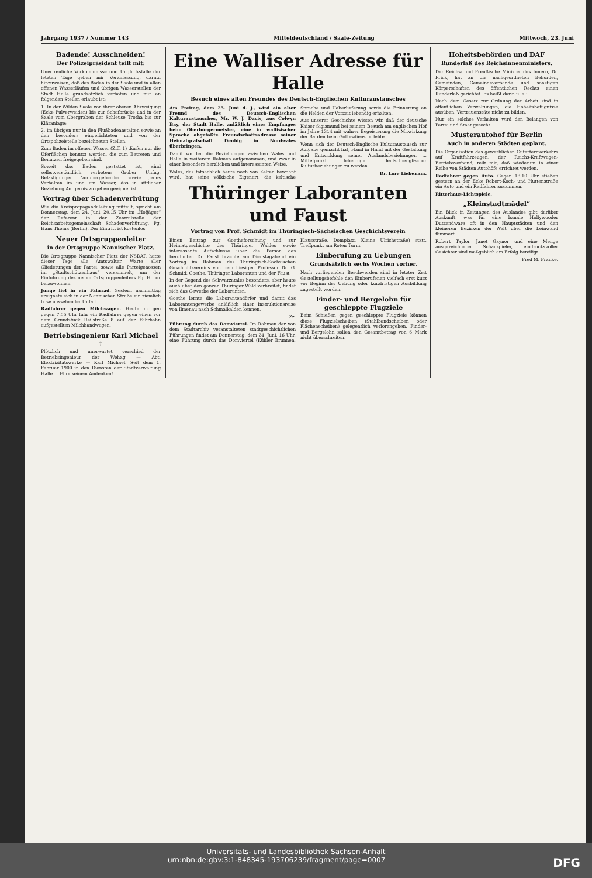Jahrgang 1937 / Nummer 143 Mitteldeutschland / Saale-Zeitung Mittwoch, 23. Juni
Badende! Ausschneiden!
Der Polizeipräsident teilt mit:
Unerfreuliche Vorkommnisse und Unglücksfälle der letzten Tage geben mir Veranlassung, darauf hinzuweisen, daß das Baden in der Saale und in allen offenen Wasserläufen und übrigen Wasserstellen der Stadt Halle grundsätzlich verboten und nur an folgenden Stellen erlaubt ist:
1. In der Wilden Saale von ihrer oberen Abzweigung (Ecke Pulverweiden) bis zur Schafbrücke und in der Saale vom Obergraben der Schleuse Trotha bis zur Kläranlage;
2. im übrigen nur in den Flußbadeanstalten sowie an den besonders eingerichteten und von der Ortspolizeistelle bezeichneten Stellen.
Zum Baden im offenen Wasser (Ziff. 1) dürfen nur die Uferflächen benutzt werden, die zum Betreten und Benutzen freigegeben sind.
Soweit das Baden gestattet ist, sind selbstverständlich verboten: Grober Unfug, Belästigungen Vorübergehender sowie jedes Verhalten im und am Wasser, das in sittlicher Beziehung Aergernis zu geben geeignet ist.
Vortrag über Schadenverhütung
Wie die Kreispropagandaleitung mitteilt, spricht am Donnerstag, dem 24. Juni, 20.15 Uhr im „Hofjäger“ der Referent in der Zentralstelle der Reichsarbeitsgemeinschaft Schadenverhütung, Pg. Hans Thoma (Berlin). Der Eintritt ist kostenlos.
Neuer Ortsgruppenleiter
in der Ortsgruppe Nannischer Platz.
Die Ortsgruppe Nannischer Platz der NSDAP. hatte dieser Tage alle Amtswalter, Warte aller Gliederungen der Partei, sowie alle Parteigenossen im „Stadtschützenhaus“ versammelt, um der Einführung des neuen Ortsgruppenleiters Pg. Höher beizuwohnen.
Junge lief in ein Fahrrad. Gestern nachmittag ereignete sich in der Nannischen Straße ein ziemlich böse aussehender Unfall.
Radfahrer gegen Milchwagen. Heute morgen gegen 7.05 Uhr fuhr ein Radfahrer gegen einen vor dem Grundstück Reilstraße 8 auf der Fahrbahn aufgestellten Milchhandwagen.
Betriebsingenieur Karl Michael †
Plötzlich und unerwartet verschied der Betriebsingenieur der Wehag — Abt. Elektrizitätswerke — Karl Michael. Seit dem 1. Februar 1900 in den Diensten der Stadtverwaltung Halle ... Ehre seinem Andenken!
Eine Walliser Adresse für Halle
Besuch eines alten Freundes des Deutsch-Englischen Kulturaustausches
Am Freitag, dem 25. Juni d. J., wird ein alter Freund des Deutsch-Englischen Kulturaustausches, Mr. W. J. Davis, aus Colwyn Bay, der Stadt Halle, anläßlich eines Empfanges beim Oberbürgermeister, eine in wallisischer Sprache abgefaßte Freundschaftsadresse seiner Heimatgrafschaft Denbig in Nordwales überbringen.
Damit werden die Beziehungen zwischen Wales und Halle in weiterem Rahmen aufgenommen, und zwar in einer besonders herzlichen und interessanten Weise.
Wales, das tatsächlich heute noch von Kelten bewohnt wird, hat seine völkische Eigenart, die keltische Sprache und Ueberlieferung sowie die Erinnerung an die Helden der Vorzeit lebendig erhalten.
Aus unserer Geschichte wissen wir, daß der deutsche Kaiser Sigismund bei seinem Besuch am englischen Hof im Jahre 1314 mit wahrer Begeisterung die Mitwirkung der Barden beim Gottesdienst erlebte.
Wenn sich der Deutsch-Englische Kulturaustausch zur Aufgabe gemacht hat, Hand in Hand mit der Gestaltung und Entwicklung seiner Auslandsbeziehungen ... Mittelpunkt lebendiger deutsch-englischer Kulturbeziehungen zu werden.
Dr. Lore Liebenam.
Thüringer Laboranten und Faust
Vortrag von Prof. Schmidt im Thüringisch-Sächsischen Geschichtsverein
Einen Beitrag zur Goetheforschung und zur Heimatgeschichte des Thüringer Waldes sowie interessante Aufschlüsse über die Person des berühmten Dr. Faust brachte am Dienstagabend ein Vortrag im Rahmen des Thüringisch-Sächsischen Geschichtsvereins von dem hiesigen Professor Dr. G. Schmid: Goethe, Thüringer Laboranten und der Faust.
In der Gegend des Schwarzatales besonders, aber heute auch über den ganzen Thüringer Wald verbreitet, findet sich das Gewerbe der Laboranten.
Goethe lernte die Laborantendörfer und damit das Laborantengewerbe anläßlich einer Instruktionsreise von Ilmenau nach Schmalkalden kennen.
Zz.
Führung durch das Domviertel. Im Rahmen der von dem Stadtarchiv veranstalteten stadtgeschichtlichen Führungen findet am Donnerstag, dem 24. Juni, 16 Uhr, eine Führung durch das Domviertel (Kühler Brunnen, Klausstraße, Domplatz, Kleine Ulrichstraße) statt. Treffpunkt am Roten Turm.
Einberufung zu Uebungen
Grundsätzlich sechs Wochen vorher.
Nach vorliegenden Beschwerden sind in letzter Zeit Gestellungsbefehle den Einberufenen vielfach erst kurz vor Beginn der Uebung oder kurzfristigen Ausbildung zugestellt worden.
Finder- und Bergelohn für geschleppte Flugziele
Beim Schießen gegen geschleppte Flugziele können diese Flugzielscheiben (Stahlbandscheiben oder Flächenscheiben) gelegentlich verlorengehen. Finder- und Bergelohn sollen den Gesamtbetrag von 6 Mark nicht überschreiten.
Hoheitsbehörden und DAF
Runderlaß des Reichsinnenministers.
Der Reichs- und Preußische Minister des Innern, Dr. Frick, hat an die nachgeordneten Behörden, Gemeinden, Gemeindeverbände und sonstigen Körperschaften des öffentlichen Rechts einen Runderlaß gerichtet. Es heißt darin u. a.:
Nach dem Gesetz zur Ordnung der Arbeit sind in öffentlichen Verwaltungen, die Hoheitsbefugnisse ausüben, Vertrauensräte nicht zu bilden.
Nur ein solches Verhalten wird den Belangen von Partei und Staat gerecht.
Musterautohof für Berlin
Auch in anderen Städten geplant.
Die Organisation des gewerblichen Güterfernverkehrs auf Kraftfahrzeugen, der Reichs-Kraftwagen-Betriebsverband, teilt mit, daß wiederum in einer Reihe von Städten Autohöfe errichtet werden.
Radfahrer gegen Auto. Gegen 18.10 Uhr stießen gestern an der Ecke Robert-Koch- und Huttenstraße ein Auto und ein Radfahrer zusammen.
Ritterhaus-Lichtspiele.
„Kleinstadtmädel“
Ein Blick in Zeitungen des Auslandes gibt darüber Auskunft, was für eine banale Hollywooder Dutzendware oft in den Hauptstädten und den kleineren Bezirken der Welt über die Leinwand flimmert.
Robert Taylor, Janet Gaynor und eine Menge ausgezeichneter Schauspieler, eindrucksvoller Gesichter sind maßgeblich am Erfolg beteiligt.
Fred M. Franke.
Universitäts- und Landesbibliothek Sachsen-Anhalt
urn:nbn:de:gbv:3:1-848345-193706239/fragment/page=0007 DFG